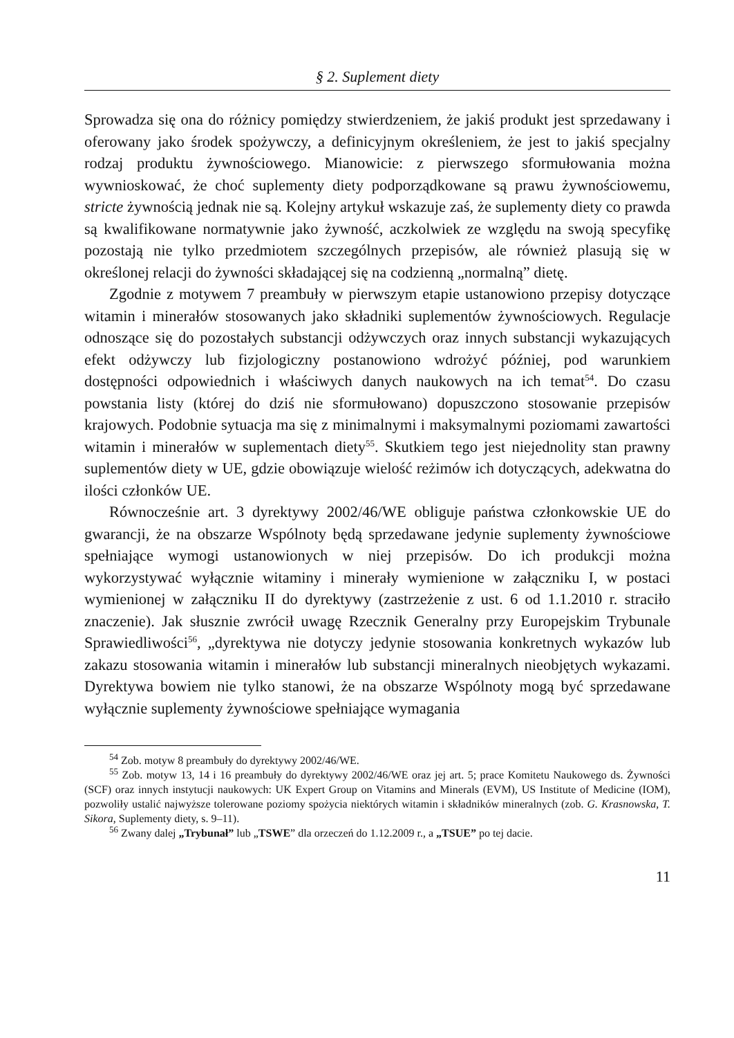§ 2. Suplement diety
Sprowadza się ona do różnicy pomiędzy stwierdzeniem, że jakiś produkt jest sprzedawany i oferowany jako środek spożywczy, a definicyjnym określeniem, że jest to jakiś specjalny rodzaj produktu żywnościowego. Mianowicie: z pierwszego sformułowania można wywnioskować, że choć suplementy diety podporządkowane są prawu żywnościowemu, stricte żywnością jednak nie są. Kolejny artykuł wskazuje zaś, że suplementy diety co prawda są kwalifikowane normatywnie jako żywność, aczkolwiek ze względu na swoją specyfikę pozostają nie tylko przedmiotem szczególnych przepisów, ale również plasują się w określonej relacji do żywności składającej się na codzienną „normalną” dietę.
Zgodnie z motywem 7 preambuły w pierwszym etapie ustanowiono przepisy dotyczące witamin i minerałów stosowanych jako składniki suplementów żywnościowych. Regulacje odnoszące się do pozostałych substancji odżywczych oraz innych substancji wykazujących efekt odżywczy lub fizjologiczny postanowiono wdrożyć później, pod warunkiem dostępności odpowiednich i właściwych danych naukowych na ich temat<sup>54</sup>. Do czasu powstania listy (której do dziś nie sformułowano) dopuszczono stosowanie przepisów krajowych. Podobnie sytuacja ma się z minimalnymi i maksymalnymi poziomami zawartości witamin i minerałów w suplementach diety<sup>55</sup>. Skutkiem tego jest niejednolity stan prawny suplementów diety w UE, gdzie obowiązuje wielość reżimów ich dotyczących, adekwatna do ilości członków UE.
Równocześnie art. 3 dyrektywy 2002/46/WE obliguje państwa członkowskie UE do gwarancji, że na obszarze Wspólnoty będą sprzedawane jedynie suplementy żywnościowe spełniające wymogi ustanowionych w niej przepisów. Do ich produkcji można wykorzystywać wyłącznie witaminy i minerały wymienione w załączniku I, w postaci wymienionej w załączniku II do dyrektywy (zastrzeżenie z ust. 6 od 1.1.2010 r. straciło znaczenie). Jak słusznie zwrócił uwagę Rzecznik Generalny przy Europejskim Trybunale Sprawiedliwości<sup>56</sup>, „dyrektywa nie dotyczy jedynie stosowania konkretnych wykazów lub zakazu stosowania witamin i minerałów lub substancji mineralnych nieobjętych wykazami. Dyrektywa bowiem nie tylko stanowi, że na obszarze Wspólnoty mogą być sprzedawane wyłącznie suplementy żywnościowe spełniające wymagania
<sup>54</sup> Zob. motyw 8 preambuły do dyrektywy 2002/46/WE.
<sup>55</sup> Zob. motyw 13, 14 i 16 preambuły do dyrektywy 2002/46/WE oraz jej art. 5; prace Komitetu Naukowego ds. Żywności (SCF) oraz innych instytucji naukowych: UK Expert Group on Vitamins and Minerals (EVM), US Institute of Medicine (IOM), pozwoliły ustalić najwyższe tolerowane poziomy spożycia niektórych witamin i składników mineralnych (zob. G. Krasnowska, T. Sikora, Suplementy diety, s. 9–11).
<sup>56</sup> Zwany dalej „Trybunał” lub „TSWE” dla orzeczeń do 1.12.2009 r., a „TSUE” po tej dacie.
11